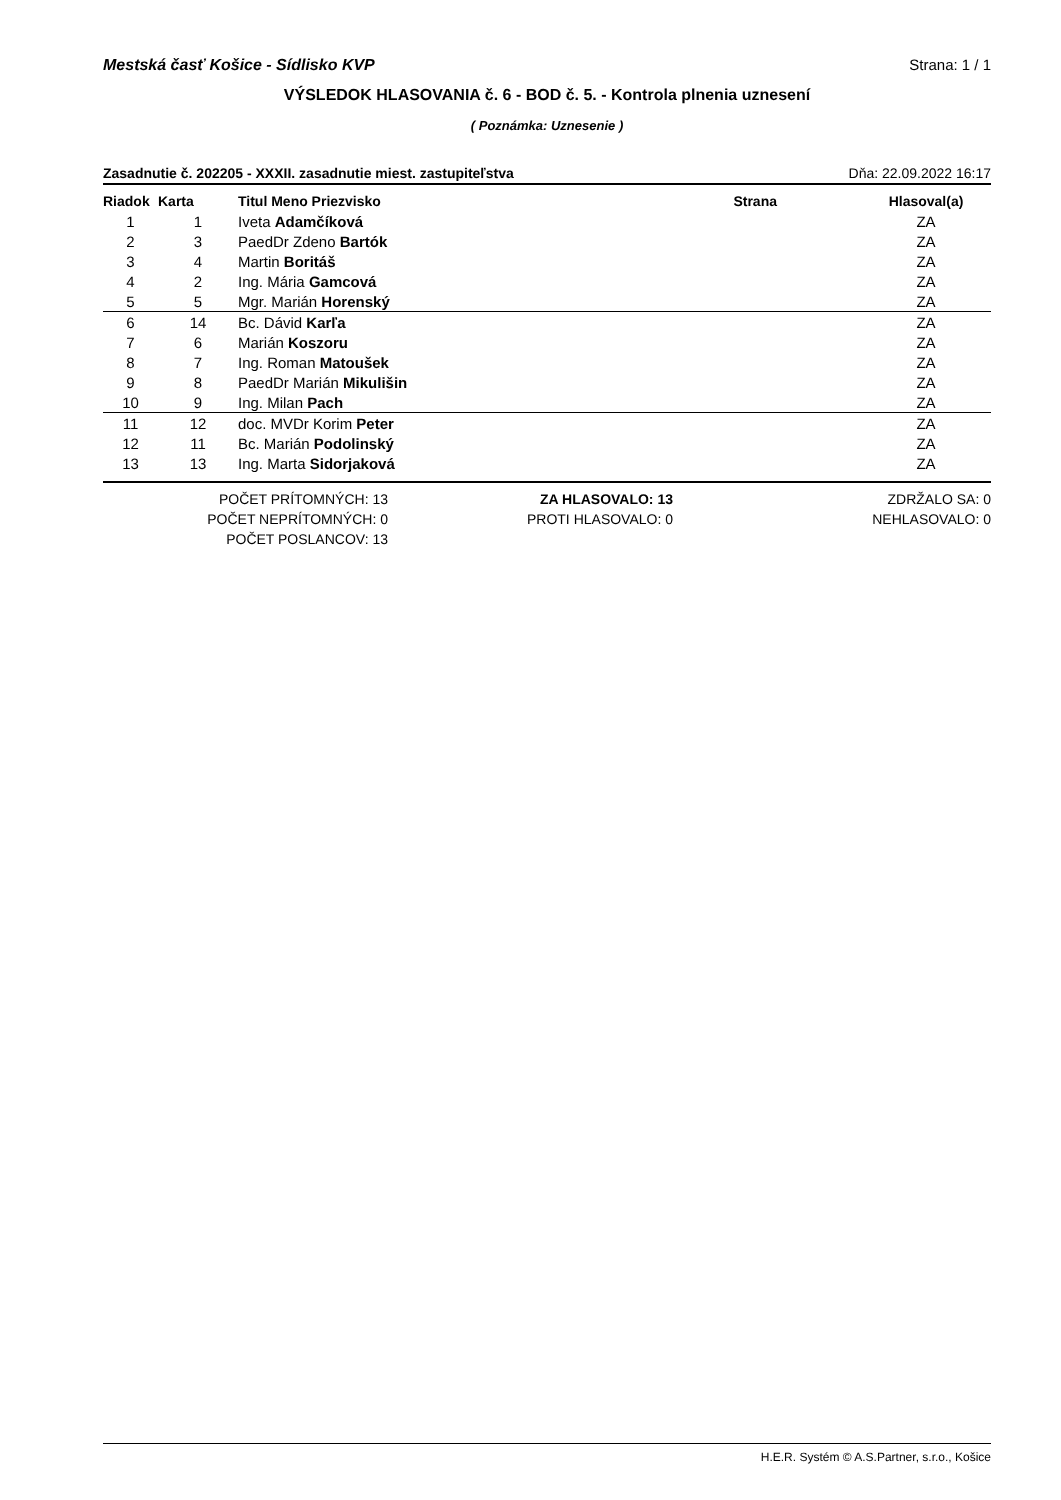Mestská časť Košice - Sídlisko KVP Strana: 1 / 1
VÝSLEDOK HLASOVANIA č. 6 - BOD č. 5. - Kontrola plnenia uznesení
( Poznámka: Uznesenie )
Zasadnutie č. 202205 - XXXII. zasadnutie miest. zastupiteľstva Dňa: 22.09.2022 16:17
| Riadok | Karta | Titul Meno Priezvisko | Strana | Hlasoval(a) |
| --- | --- | --- | --- | --- |
| 1 | 1 | Iveta Adamčíková | | ZA |
| 2 | 3 | PaedDr Zdeno Bartók | | ZA |
| 3 | 4 | Martin Boritáš | | ZA |
| 4 | 2 | Ing. Mária Gamcová | | ZA |
| 5 | 5 | Mgr. Marián Horenský | | ZA |
| 6 | 14 | Bc. Dávid Karľa | | ZA |
| 7 | 6 | Marián Koszoru | | ZA |
| 8 | 7 | Ing. Roman Matoušek | | ZA |
| 9 | 8 | PaedDr Marián Mikulišin | | ZA |
| 10 | 9 | Ing. Milan Pach | | ZA |
| 11 | 12 | doc. MVDr Korim Peter | | ZA |
| 12 | 11 | Bc. Marián Podolinský | | ZA |
| 13 | 13 | Ing. Marta Sidorjaková | | ZA |
POČET PRÍTOMNÝCH: 13
POČET NEPRÍTOMNÝCH: 0
POČET POSLANCOV: 13
ZA HLASOVALO: 13
PROTI HLASOVALO: 0
ZDRŽALO SA: 0
NEHLASOVALO: 0
H.E.R. Systém © A.S.Partner, s.r.o., Košice